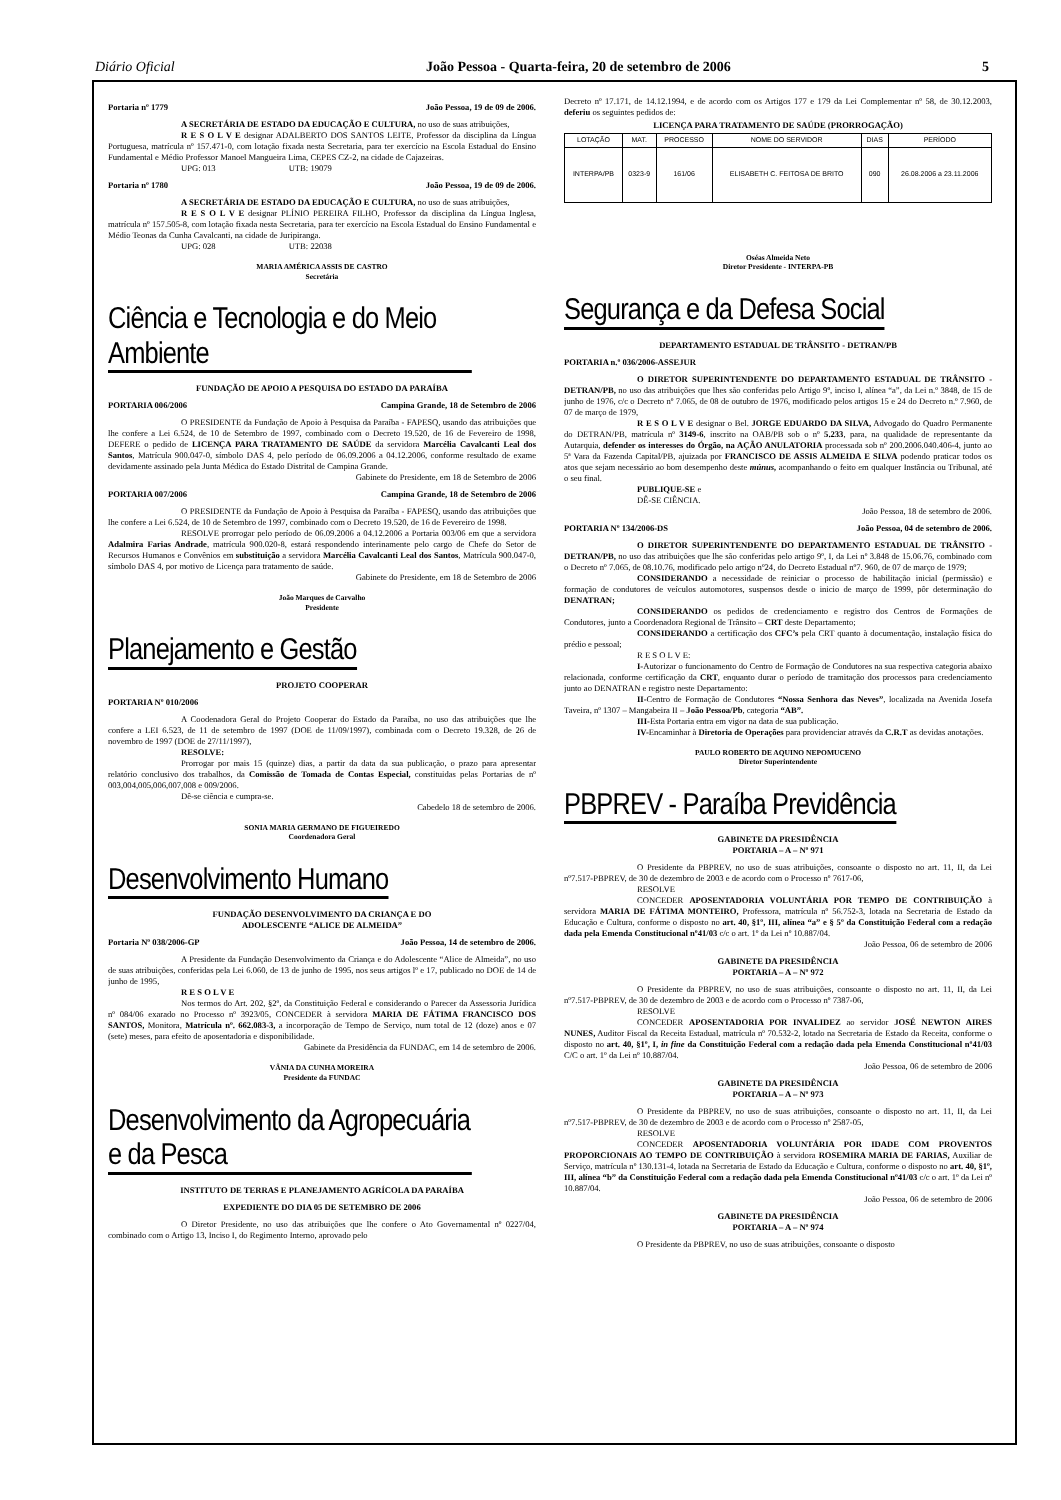Diário Oficial João Pessoa - Quarta-feira, 20 de setembro de 2006 5
Portaria nº 1779 João Pessoa, 19 de 09 de 2006.
A SECRETÁRIA DE ESTADO DA EDUCAÇÃO E CULTURA, no uso de suas atribuições,
R E S O L V E designar ADALBERTO DOS SANTOS LEITE, Professor da disciplina da Língua Portuguesa, matrícula nº 157.471-0, com lotação fixada nesta Secretaria, para ter exercício na Escola Estadual do Ensino Fundamental e Médio Professor Manoel Mangueira Lima, CEPES CZ-2, na cidade de Cajazeiras.
UPG: 013 UTB: 19079
Portaria nº 1780 João Pessoa, 19 de 09 de 2006.
A SECRETÁRIA DE ESTADO DA EDUCAÇÃO E CULTURA, no uso de suas atribuições,
R E S O L V E designar PLÍNIO PEREIRA FILHO, Professor da disciplina da Língua Inglesa, matrícula nº 157.505-8, com lotação fixada nesta Secretaria, para ter exercício na Escola Estadual do Ensino Fundamental e Médio Teonas da Cunha Cavalcanti, na cidade de Juripiranga.
UPG: 028 UTB: 22038
MARIA AMÉRICA ASSIS DE CASTRO
Secretária
Ciência e Tecnologia e do Meio Ambiente
FUNDAÇÃO DE APOIO A PESQUISA DO ESTADO DA PARAÍBA
PORTARIA 006/2006 Campina Grande, 18 de Setembro de 2006
O PRESIDENTE da Fundação de Apoio à Pesquisa da Paraíba - FAPESQ, usando das atribuições que lhe confere a Lei 6.524, de 10 de Setembro de 1997, combinado com o Decreto 19.520, de 16 de Fevereiro de 1998, DEFERE o pedido de LICENÇA PARA TRATAMENTO DE SAÚDE da servidora Marcélia Cavalcanti Leal dos Santos, Matrícula 900.047-0, símbolo DAS 4, pelo período de 06.09.2006 a 04.12.2006, conforme resultado de exame devidamente assinado pela Junta Médica do Estado Distrital de Campina Grande.
Gabinete do Presidente, em 18 de Setembro de 2006
PORTARIA 007/2006 Campina Grande, 18 de Setembro de 2006
O PRESIDENTE da Fundação de Apoio à Pesquisa da Paraíba - FAPESQ, usando das atribuições que lhe confere a Lei 6.524, de 10 de Setembro de 1997, combinado com o Decreto 19.520, de 16 de Fevereiro de 1998.
RESOLVE prorrogar pelo período de 06.09.2006 a 04.12.2006 a Portaria 003/06 em que a servidora Adalmira Farias Andrade, matrícula 900.020-8, estará respondendo interinamente pelo cargo de Chefe do Setor de Recursos Humanos e Convênios em substituição a servidora Marcélia Cavalcanti Leal dos Santos, Matrícula 900.047-0, símbolo DAS 4, por motivo de Licença para tratamento de saúde.
Gabinete do Presidente, em 18 de Setembro de 2006
João Marques de Carvalho
Presidente
Planejamento e Gestão
PROJETO COOPERAR
PORTARIA Nº 010/2006
A Coodenadora Geral do Projeto Cooperar do Estado da Paraíba, no uso das atribuições que lhe confere a LEI 6.523, de 11 de setembro de 1997 (DOE de 11/09/1997), combinada com o Decreto 19.328, de 26 de novembro de 1997 (DOE de 27/11/1997),
RESOLVE:
Prorrogar por mais 15 (quinze) dias, a partir da data da sua publicação, o prazo para apresentar relatório conclusivo dos trabalhos, da Comissão de Tomada de Contas Especial, constituidas pelas Portarias de nº 003,004,005,006,007,008 e 009/2006.
Dê-se ciência e cumpra-se.
Cabedelo 18 de setembro de 2006.
SONIA MARIA GERMANO DE FIGUEIREDO
Coordenadora Geral
Desenvolvimento Humano
FUNDAÇÃO DESENVOLVIMENTO DA CRIANÇA E DO
ADOLESCENTE “ALICE DE ALMEIDA”
Portaria Nº 038/2006-GP João Pessoa, 14 de setembro de 2006.
A Presidente da Fundação Desenvolvimento da Criança e do Adolescente “Alice de Almeida”, no uso de suas atribuições, conferidas pela Lei 6.060, de 13 de junho de 1995, nos seus artigos lº e 17, publicado no DOE de 14 de junho de 1995,
R E S O L V E
Nos termos do Art. 202, §2º, da Constituição Federal e considerando o Parecer da Assessoria Jurídica nº 084/06 exarado no Processo nº 3923/05, CONCEDER à servidora MARIA DE FÁTIMA FRANCISCO DOS SANTOS, Monitora, Matrícula nº. 662.083-3, a incorporação de Tempo de Serviço, num total de 12 (doze) anos e 07 (sete) meses, para efeito de aposentadoria e disponibilidade.
Gabinete da Presidência da FUNDAC, em 14 de setembro de 2006.
VÂNIA DA CUNHA MOREIRA
Presidente da FUNDAC
Desenvolvimento da Agropecuária e da Pesca
INSTITUTO DE TERRAS E PLANEJAMENTO AGRÍCOLA DA PARAÍBA
EXPEDIENTE DO DIA 05 DE SETEMBRO DE 2006
O Diretor Presidente, no uso das atribuições que lhe confere o Ato Governamental nº 0227/04, combinado com o Artigo 13, Inciso I, do Regimento Interno, aprovado pelo
Decreto nº 17.171, de 14.12.1994, e de acordo com os Artigos 177 e 179 da Lei Complementar nº 58, de 30.12.2003, deferiu os seguintes pedidos de:
LICENÇA PARA TRATAMENTO DE SAÚDE (PRORROGAÇÃO)
| LOTAÇÃO | MAT. | PROCESSO | NOME DO SERVIDOR | DIAS | PERÍODO |
| --- | --- | --- | --- | --- | --- |
| INTERPA/PB | 0323-9 | 161/06 | ELISABETH C. FEITOSA DE BRITO | 090 | 26.08.2006 a 23.11.2006 |
Oséas Almeida Neto
Diretor Presidente - INTERPA-PB
Segurança e da Defesa Social
DEPARTAMENTO ESTADUAL DE TRÂNSITO - DETRAN/PB
PORTARIA n.º 036/2006-ASSEJUR
O DIRETOR SUPERINTENDENTE DO DEPARTAMENTO ESTADUAL DE TRÂNSITO - DETRAN/PB, no uso das atribuições que lhes são conferidas pelo Artigo 9º, inciso I, alínea “a”, da Lei n.º 3848, de 15 de junho de 1976, c/c o Decreto nº 7.065, de 08 de outubro de 1976, modificado pelos artigos 15 e 24 do Decreto n.º 7.960, de 07 de março de 1979,
R E S O L V E designar o Bel. JORGE EDUARDO DA SILVA, Advogado do Quadro Permanente do DETRAN/PB, matrícula nº 3149-6, inscrito na OAB/PB sob o nº 5.233, para, na qualidade de representante da Autarquia, defender os interesses do Órgão, na AÇÃO ANULATORIA processada sob nº 200.2006.040.406-4, junto ao 5ª Vara da Fazenda Capital/PB, ajuizada por FRANCISCO DE ASSIS ALMEIDA E SILVA podendo praticar todos os atos que sejam necessário ao bom desempenho deste múnus, acompanhando o feito em qualquer Instância ou Tribunal, até o seu final.
PUBLIQUE-SE e
DÊ-SE CIÊNCIA.
João Pessoa, 18 de setembro de 2006.
PORTARIA Nº 134/2006-DS João Pessoa, 04 de setembro de 2006.
O DIRETOR SUPERINTENDENTE DO DEPARTAMENTO ESTADUAL DE TRÂNSITO - DETRAN/PB, no uso das atribuições que lhe são conferidas pelo artigo 9º, I, da Lei nº 3.848 de 15.06.76, combinado com o Decreto nº 7.065, de 08.10.76, modificado pelo artigo nº24, do Decreto Estadual nº7. 960, de 07 de março de 1979;
CONSIDERANDO a necessidade de reiniciar o processo de habilitação inicial (permissão) e formação de condutores de veículos automotores, suspensos desde o inicio de março de 1999, pôr determinação do DENATRAN;
CONSIDERANDO os pedidos de credenciamento e registro dos Centros de Formações de Condutores, junto a Coordenadora Regional de Trânsito – CRT deste Departamento;
CONSIDERANDO a certificação dos CFC’s pela CRT quanto à documentação, instalação física do prédio e pessoal;
R E S O L V E:
I-Autorizar o funcionamento do Centro de Formação de Condutores na sua respectiva categoria abaixo relacionada, conforme certificação da CRT, enquanto durar o período de tramitação dos processos para credenciamento junto ao DENATRAN e registro neste Departamento:
II-Centro de Formação de Condutores “Nossa Senhora das Neves”, localizada na Avenida Josefa Taveira, nº 1307 – Mangabeira II – João Pessoa/Pb, categoria “AB”.
III-Esta Portaria entra em vigor na data de sua publicação.
IV-Encaminhar à Diretoria de Operações para providenciar através da C.R.T as devidas anotações.
PAULO ROBERTO DE AQUINO NEPOMUCENO
Diretor Superintendente
PBPREV - Paraíba Previdência
GABINETE DA PRESIDÊNCIA
PORTARIA – A – Nº 971
O Presidente da PBPREV, no uso de suas atribuições, consoante o disposto no art. 11, II, da Lei nº7.517-PBPREV, de 30 de dezembro de 2003 e de acordo com o Processo nº 7617-06,
RESOLVE
CONCEDER APOSENTADORIA VOLUNTÁRIA POR TEMPO DE CONTRIBUIÇÃO à servidora MARIA DE FÁTIMA MONTEIRO, Professora, matrícula nº 56.752-3, lotada na Secretaria de Estado da Educação e Cultura, conforme o disposto no art. 40, §1º, III, alínea “a” e § 5º da Constituição Federal com a redação dada pela Emenda Constitucional nº41/03 c/c o art. 1º da Lei nº 10.887/04.
João Pessoa, 06 de setembro de 2006
GABINETE DA PRESIDÊNCIA
PORTARIA – A – Nº 972
O Presidente da PBPREV, no uso de suas atribuições, consoante o disposto no art. 11, II, da Lei nº7.517-PBPREV, de 30 de dezembro de 2003 e de acordo com o Processo nº 7387-06,
RESOLVE
CONCEDER APOSENTADORIA POR INVALIDEZ ao servidor JOSÉ NEWTON AIRES NUNES, Auditor Fiscal da Receita Estadual, matrícula nº 70.532-2, lotado na Secretaria de Estado da Receita, conforme o disposto no art. 40, §1º, I, in fine da Constituição Federal com a redação dada pela Emenda Constitucional nº41/03 C/C o art. 1º da Lei nº 10.887/04.
João Pessoa, 06 de setembro de 2006
GABINETE DA PRESIDÊNCIA
PORTARIA – A – Nº 973
O Presidente da PBPREV, no uso de suas atribuições, consoante o disposto no art. 11, II, da Lei nº7.517-PBPREV, de 30 de dezembro de 2003 e de acordo com o Processo nº 2587-05,
RESOLVE
CONCEDER APOSENTADORIA VOLUNTÁRIA POR IDADE COM PROVENTOS PROPORCIONAIS AO TEMPO DE CONTRIBUIÇÃO à servidora ROSEMIRA MARIA DE FARIAS, Auxiliar de Serviço, matrícula nº 130.131-4, lotada na Secretaria de Estado da Educação e Cultura, conforme o disposto no art. 40, §1º, III, alínea “b” da Constituição Federal com a redação dada pela Emenda Constitucional nº41/03 c/c o art. 1º da Lei nº 10.887/04.
João Pessoa, 06 de setembro de 2006
GABINETE DA PRESIDÊNCIA
PORTARIA – A – Nº 974
O Presidente da PBPREV, no uso de suas atribuições, consoante o disposto